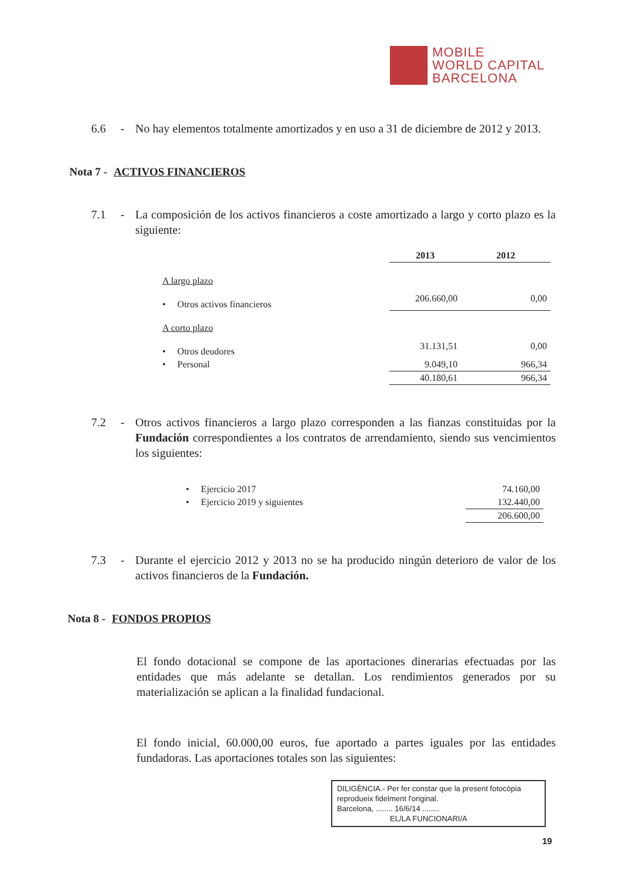MOBILE
WORLD CAPITAL
BARCELONA
6.6 - No hay elementos totalmente amortizados y en uso a 31 de diciembre de 2012 y 2013.
Nota 7 - ACTIVOS FINANCIEROS
7.1 - La composición de los activos financieros a coste amortizado a largo y corto plazo es la siguiente:
| | 2013 | 2012 |
| --- | --- | --- |
| A largo plazo | | |
| • Otros activos financieros | 206.660,00 | 0,00 |
| A corto plazo | | |
| • Otros deudores | 31.131,51 | 0,00 |
| • Personal | 9.049,10 | 966,34 |
| | 40.180,61 | 966,34 |
7.2 - Otros activos financieros a largo plazo corresponden a las fianzas constituidas por la Fundación correspondientes a los contratos de arrendamiento, siendo sus vencimientos los siguientes:
| • Ejercicio 2017 | 74.160,00 |
| • Ejercicio 2019 y siguientes | 132.440,00 |
| | 206.600,00 |
7.3 - Durante el ejercicio 2012 y 2013 no se ha producido ningún deterioro de valor de los activos financieros de la Fundación.
Nota 8 - FONDOS PROPIOS
El fondo dotacional se compone de las aportaciones dinerarias efectuadas por las entidades que más adelante se detallan. Los rendimientos generados por su materialización se aplican a la finalidad fundacional.
El fondo inicial, 60.000,00 euros, fue aportado a partes iguales por las entidades fundadoras. Las aportaciones totales son las siguientes:
DILIGÈNCIA.- Per fer constar que la present fotocòpia reprodueix fidelment l'original.
Barcelona, ........ 16/6/14 ........
EL/LA FUNCIONARI/A
19